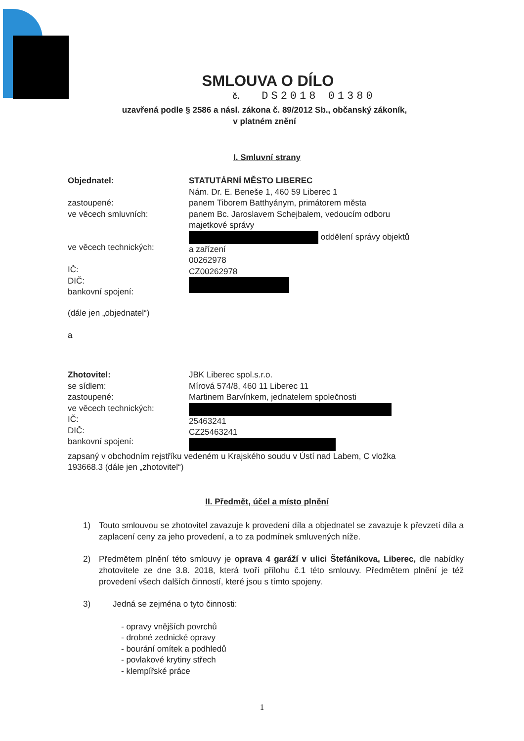SMLOUVA O DÍLO
č. DS2018 01380
uzavřená podle § 2586 a násl. zákona č. 89/2012 Sb., občanský zákoník,
v platném znění
I. Smluvní strany
Objednatel: STATUTÁRNÍ MĚSTO LIBEREC
Nám. Dr. E. Beneše 1, 460 59 Liberec 1
zastoupené:
ve věcech smluvních:
ve věcech technických:
IČ:
DIČ:
bankovní spojení:
panem Tiborem Batthyánym, primátorem města
panem Bc. Jaroslavem Schejbalem, vedoucím odboru
majetkové správy
oddělení správy objektů
a zařízení
00262978
CZ00262978
(dále jen „objednatel“)
a
Zhotovitel:
se sídlem:
zastoupené:
ve věcech technických:
IČ:
DIČ:
bankovní spojení:
JBK Liberec spol.s.r.o.
Mírová 574/8, 460 11 Liberec 11
Martinem Barvínkem, jednatelem společnosti
25463241
CZ25463241
zapsaný v obchodním rejstříku vedeném u Krajského soudu v Ústí nad Labem, C vložka
193668.3 (dále jen „zhotovitel“)
II. Předmět, účel a místo plnění
1) Touto smlouvou se zhotovitel zavazuje k provedení díla a objednatel se zavazuje k převzetí díla a zaplacení ceny za jeho provedení, a to za podmínek smluvených níže.
2) Předmětem plnění této smlouvy je oprava 4 garáží v ulici Štefánikova, Liberec, dle nabídky zhotovitele ze dne 3.8. 2018, která tvoří přílohu č.1 této smlouvy. Předmětem plnění je též provedení všech dalších činností, které jsou s tímto spojeny.
3) Jedná se zejména o tyto činnosti:
- opravy vnějších povrchů
- drobné zednické opravy
- bourání omítek a podhledů
- povlakové krytiny střech
- klempířské práce
1